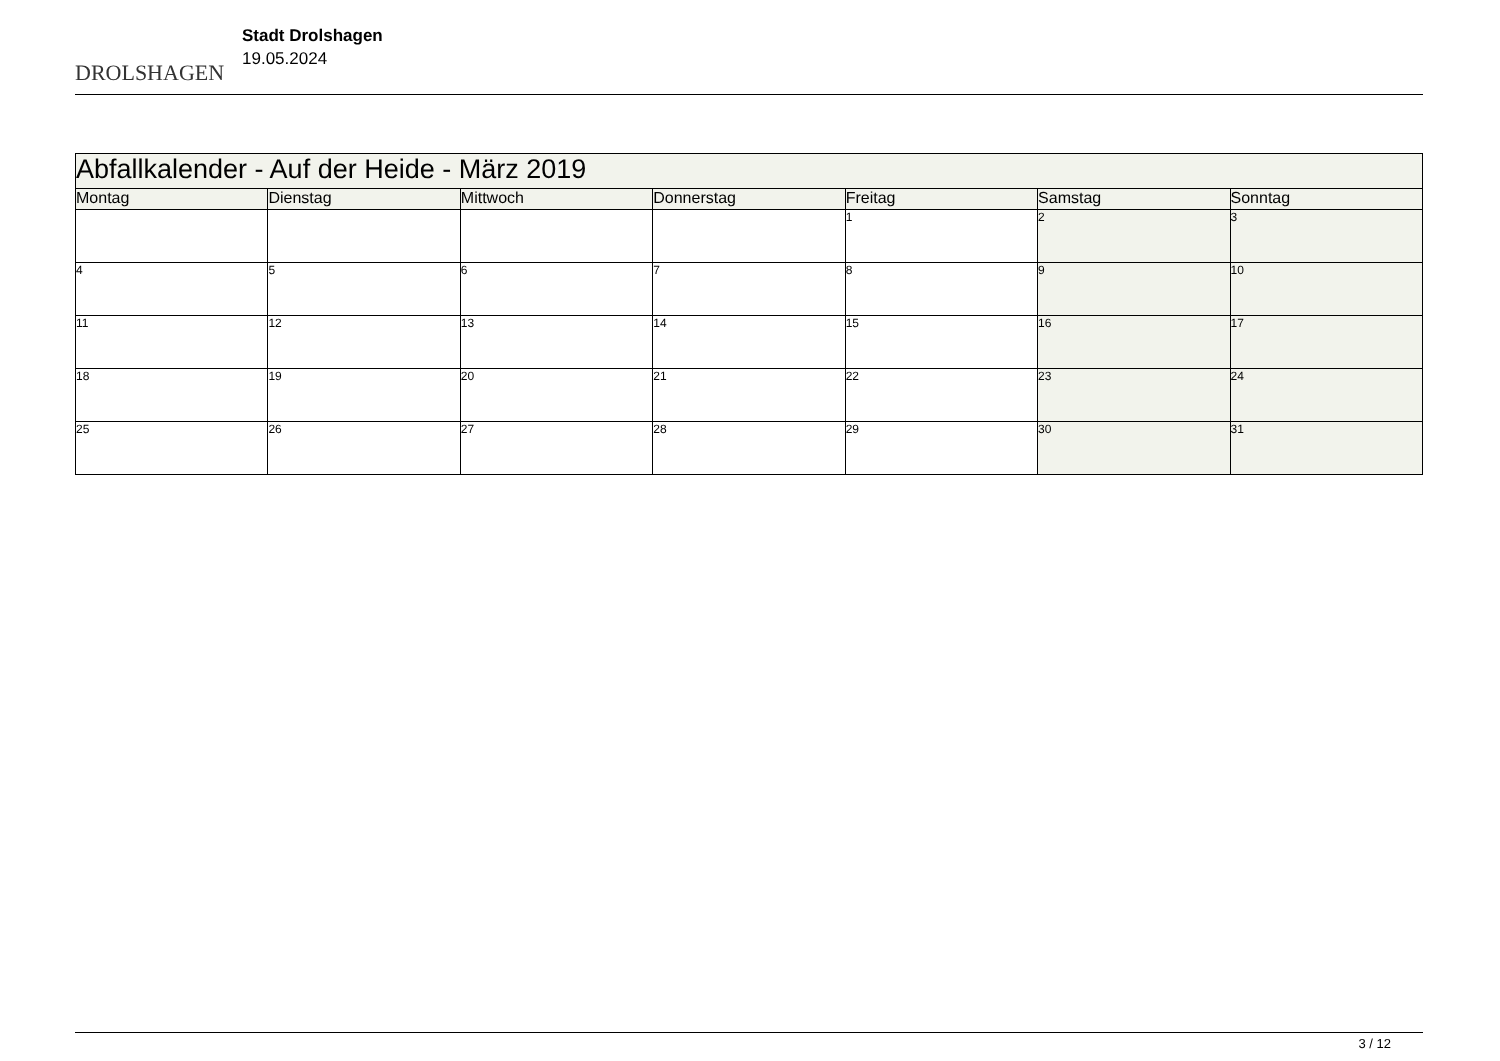DROLSHAGEN
Stadt Drolshagen
19.05.2024
| Abfallkalender - Auf der Heide - März 2019 | | | | | | |
| Montag | Dienstag | Mittwoch | Donnerstag | Freitag | Samstag | Sonntag |
| | | | | 1 | 2 | 3 |
| 4 | 5 | 6 | 7 | 8 | 9 | 10 |
| 11 | 12 | 13 | 14 | 15 | 16 | 17 |
| 18 | 19 | 20 | 21 | 22 | 23 | 24 |
| 25 | 26 | 27 | 28 | 29 | 30 | 31 |
3 / 12